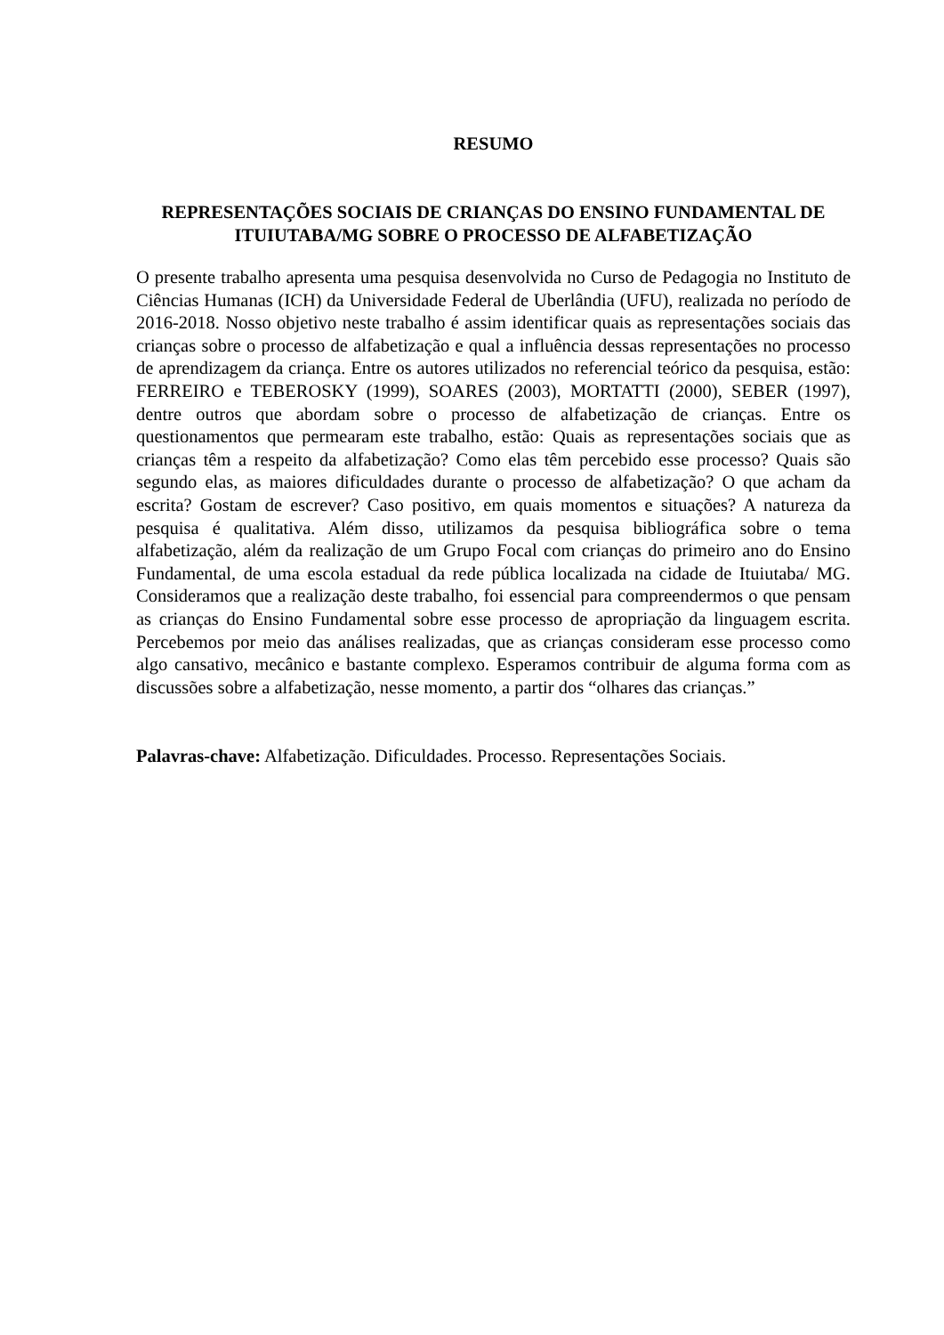RESUMO
REPRESENTAÇÕES SOCIAIS DE CRIANÇAS DO ENSINO FUNDAMENTAL DE ITUIUTABA/MG SOBRE O PROCESSO DE ALFABETIZAÇÃO
O presente trabalho apresenta uma pesquisa desenvolvida no Curso de Pedagogia no Instituto de Ciências Humanas (ICH) da Universidade Federal de Uberlândia (UFU), realizada no período de 2016-2018. Nosso objetivo neste trabalho é assim identificar quais as representações sociais das crianças sobre o processo de alfabetização e qual a influência dessas representações no processo de aprendizagem da criança. Entre os autores utilizados no referencial teórico da pesquisa, estão: FERREIRO e TEBEROSKY (1999), SOARES (2003), MORTATTI (2000), SEBER (1997), dentre outros que abordam sobre o processo de alfabetização de crianças. Entre os questionamentos que permearam este trabalho, estão: Quais as representações sociais que as crianças têm a respeito da alfabetização? Como elas têm percebido esse processo? Quais são segundo elas, as maiores dificuldades durante o processo de alfabetização? O que acham da escrita? Gostam de escrever? Caso positivo, em quais momentos e situações? A natureza da pesquisa é qualitativa. Além disso, utilizamos da pesquisa bibliográfica sobre o tema alfabetização, além da realização de um Grupo Focal com crianças do primeiro ano do Ensino Fundamental, de uma escola estadual da rede pública localizada na cidade de Ituiutaba/ MG. Consideramos que a realização deste trabalho, foi essencial para compreendermos o que pensam as crianças do Ensino Fundamental sobre esse processo de apropriação da linguagem escrita. Percebemos por meio das análises realizadas, que as crianças consideram esse processo como algo cansativo, mecânico e bastante complexo. Esperamos contribuir de alguma forma com as discussões sobre a alfabetização, nesse momento, a partir dos “olhares das crianças.”
Palavras-chave: Alfabetização. Dificuldades. Processo. Representações Sociais.